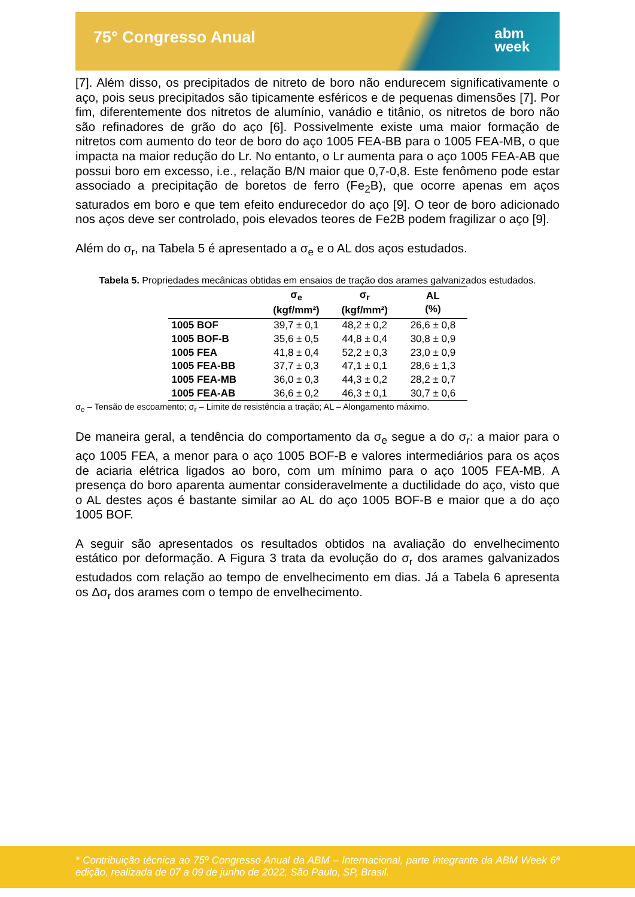75° Congresso Anual
abm
week
[7]. Além disso, os precipitados de nitreto de boro não endurecem significativamente o aço, pois seus precipitados são tipicamente esféricos e de pequenas dimensões [7]. Por fim, diferentemente dos nitretos de alumínio, vanádio e titânio, os nitretos de boro não são refinadores de grão do aço [6]. Possivelmente existe uma maior formação de nitretos com aumento do teor de boro do aço 1005 FEA-BB para o 1005 FEA-MB, o que impacta na maior redução do Lr. No entanto, o Lr aumenta para o aço 1005 FEA-AB que possui boro em excesso, i.e., relação B/N maior que 0,7-0,8. Este fenômeno pode estar associado a precipitação de boretos de ferro (Fe<sub>2</sub>B), que ocorre apenas em aços saturados em boro e que tem efeito endurecedor do aço [9]. O teor de boro adicionado nos aços deve ser controlado, pois elevados teores de Fe2B podem fragilizar o aço [9].
Além do σ<sub>r</sub>, na Tabela 5 é apresentado a σ<sub>e</sub> e o AL dos aços estudados.
Tabela 5. Propriedades mecânicas obtidas em ensaios de tração dos arames galvanizados estudados.
| | σ<sub>e</sub> (kgf/mm²) | σ<sub>r</sub> (kgf/mm²) | AL (%) |
| --- | --- | --- | --- |
| 1005 BOF | 39,7 ± 0,1 | 48,2 ± 0,2 | 26,6 ± 0,8 |
| 1005 BOF-B | 35,6 ± 0,5 | 44,8 ± 0,4 | 30,8 ± 0,9 |
| 1005 FEA | 41,8 ± 0,4 | 52,2 ± 0,3 | 23,0 ± 0,9 |
| 1005 FEA-BB | 37,7 ± 0,3 | 47,1 ± 0,1 | 28,6 ± 1,3 |
| 1005 FEA-MB | 36,0 ± 0,3 | 44,3 ± 0,2 | 28,2 ± 0,7 |
| 1005 FEA-AB | 36,6 ± 0,2 | 46,3 ± 0,1 | 30,7 ± 0,6 |
σ<sub>e</sub> – Tensão de escoamento; σ<sub>r</sub> – Limite de resistência a tração; AL – Alongamento máximo.
De maneira geral, a tendência do comportamento da σ<sub>e</sub> segue a do σ<sub>r</sub>: a maior para o aço 1005 FEA, a menor para o aço 1005 BOF-B e valores intermediários para os aços de aciaria elétrica ligados ao boro, com um mínimo para o aço 1005 FEA-MB. A presença do boro aparenta aumentar consideravelmente a ductilidade do aço, visto que o AL destes aços é bastante similar ao AL do aço 1005 BOF-B e maior que a do aço 1005 BOF.
A seguir são apresentados os resultados obtidos na avaliação do envelhecimento estático por deformação. A Figura 3 trata da evolução do σ<sub>r</sub> dos arames galvanizados estudados com relação ao tempo de envelhecimento em dias. Já a Tabela 6 apresenta os Δσ<sub>r</sub> dos arames com o tempo de envelhecimento.
* Contribuição técnica ao 75º Congresso Anual da ABM – Internacional, parte integrante da ABM Week 6ª edição, realizada de 07 a 09 de junho de 2022, São Paulo, SP, Brasil.